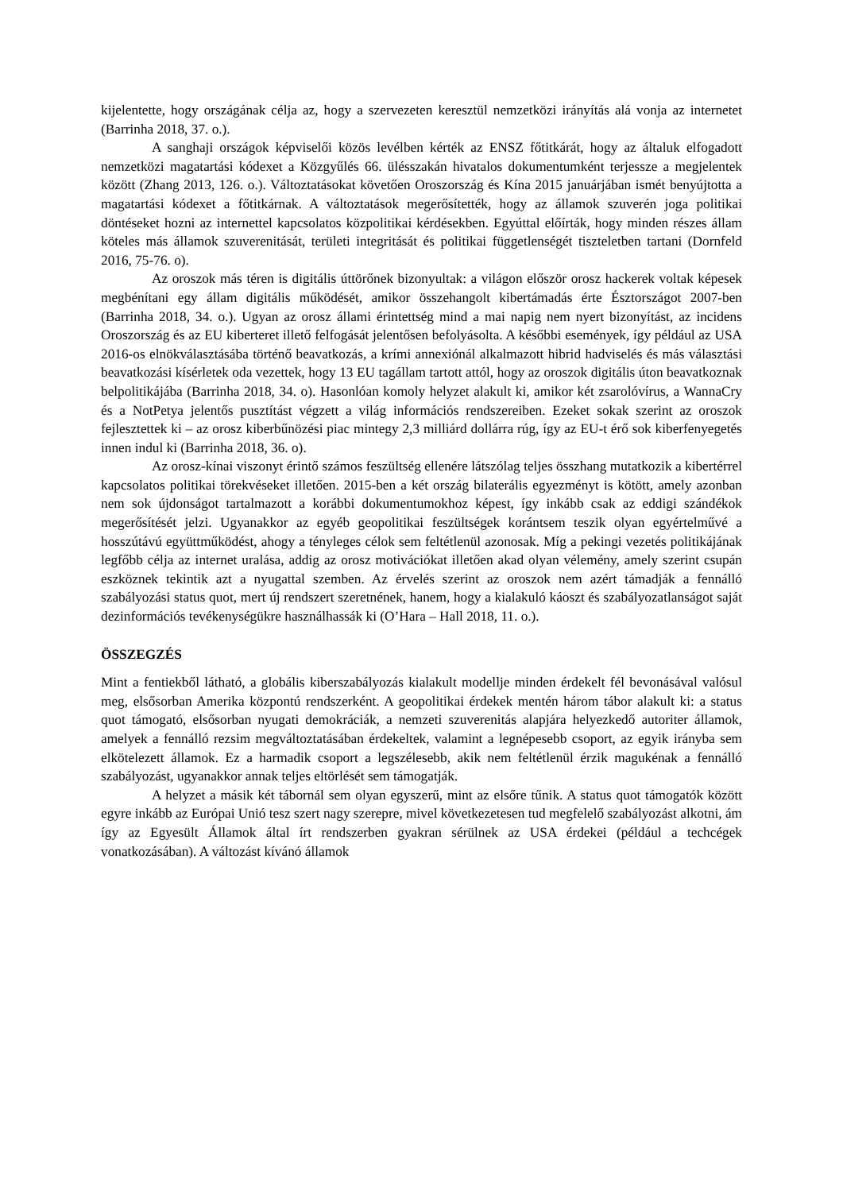kijelentette, hogy országának célja az, hogy a szervezeten keresztül nemzetközi irányítás alá vonja az internetet (Barrinha 2018, 37. o.).
A sanghaji országok képviselői közös levélben kérték az ENSZ főtitkárát, hogy az általuk elfogadott nemzetközi magatartási kódexet a Közgyűlés 66. ülésszakán hivatalos dokumentumként terjessze a megjelentek között (Zhang 2013, 126. o.). Változtatásokat követően Oroszország és Kína 2015 januárjában ismét benyújtotta a magatartási kódexet a főtitkárnak. A változtatások megerősítették, hogy az államok szuverén joga politikai döntéseket hozni az internettel kapcsolatos közpolitikai kérdésekben. Egyúttal előírták, hogy minden részes állam köteles más államok szuverenitását, területi integritását és politikai függetlenségét tiszteletben tartani (Dornfeld 2016, 75-76. o).
Az oroszok más téren is digitális úttörőnek bizonyultak: a világon először orosz hackerek voltak képesek megbénítani egy állam digitális működését, amikor összehangolt kibertámadás érte Észtországot 2007-ben (Barrinha 2018, 34. o.). Ugyan az orosz állami érintettség mind a mai napig nem nyert bizonyítást, az incidens Oroszország és az EU kiberteret illető felfogását jelentősen befolyásolta. A későbbi események, így például az USA 2016-os elnökválasztásába történő beavatkozás, a krími annexiónál alkalmazott hibrid hadviselés és más választási beavatkozási kísérletek oda vezettek, hogy 13 EU tagállam tartott attól, hogy az oroszok digitális úton beavatkoznak belpolitikájába (Barrinha 2018, 34. o). Hasonlóan komoly helyzet alakult ki, amikor két zsarolóvírus, a WannaCry és a NotPetya jelentős pusztítást végzett a világ információs rendszereiben. Ezeket sokak szerint az oroszok fejlesztettek ki – az orosz kiberbűnözési piac mintegy 2,3 milliárd dollárra rúg, így az EU-t érő sok kiberfenyegetés innen indul ki (Barrinha 2018, 36. o).
Az orosz-kínai viszonyt érintő számos feszültség ellenére látszólag teljes összhang mutatkozik a kibertérrel kapcsolatos politikai törekvéseket illetően. 2015-ben a két ország bilaterális egyezményt is kötött, amely azonban nem sok újdonságot tartalmazott a korábbi dokumentumokhoz képest, így inkább csak az eddigi szándékok megerősítését jelzi. Ugyanakkor az egyéb geopolitikai feszültségek korántsem teszik olyan egyértelművé a hosszútávú együttműködést, ahogy a tényleges célok sem feltétlenül azonosak. Míg a pekingi vezetés politikájának legfőbb célja az internet uralása, addig az orosz motivációkat illetően akad olyan vélemény, amely szerint csupán eszköznek tekintik azt a nyugattal szemben. Az érvelés szerint az oroszok nem azért támadják a fennálló szabályozási status quot, mert új rendszert szeretnének, hanem, hogy a kialakuló káoszt és szabályozatlanságot saját dezinformációs tevékenységükre használhassák ki (O’Hara – Hall 2018, 11. o.).
ÖSSZEGZÉS
Mint a fentiekből látható, a globális kiberszabályozás kialakult modellje minden érdekelt fél bevonásával valósul meg, elsősorban Amerika központú rendszerként. A geopolitikai érdekek mentén három tábor alakult ki: a status quot támogató, elsősorban nyugati demokráciák, a nemzeti szuverenitás alapjára helyezkedő autoriter államok, amelyek a fennálló rezsim megváltoztatásában érdekeltek, valamint a legnépesebb csoport, az egyik irányba sem elkötelezett államok. Ez a harmadik csoport a legszélesebb, akik nem feltétlenül érzik magukénak a fennálló szabályozást, ugyanakkor annak teljes eltörlését sem támogatják.
A helyzet a másik két tábornál sem olyan egyszerű, mint az elsőre tűnik. A status quot támogatók között egyre inkább az Európai Unió tesz szert nagy szerepre, mivel következetesen tud megfelelő szabályozást alkotni, ám így az Egyesült Államok által írt rendszerben gyakran sérülnek az USA érdekei (például a techcégek vonatkozásában). A változást kívánó államok